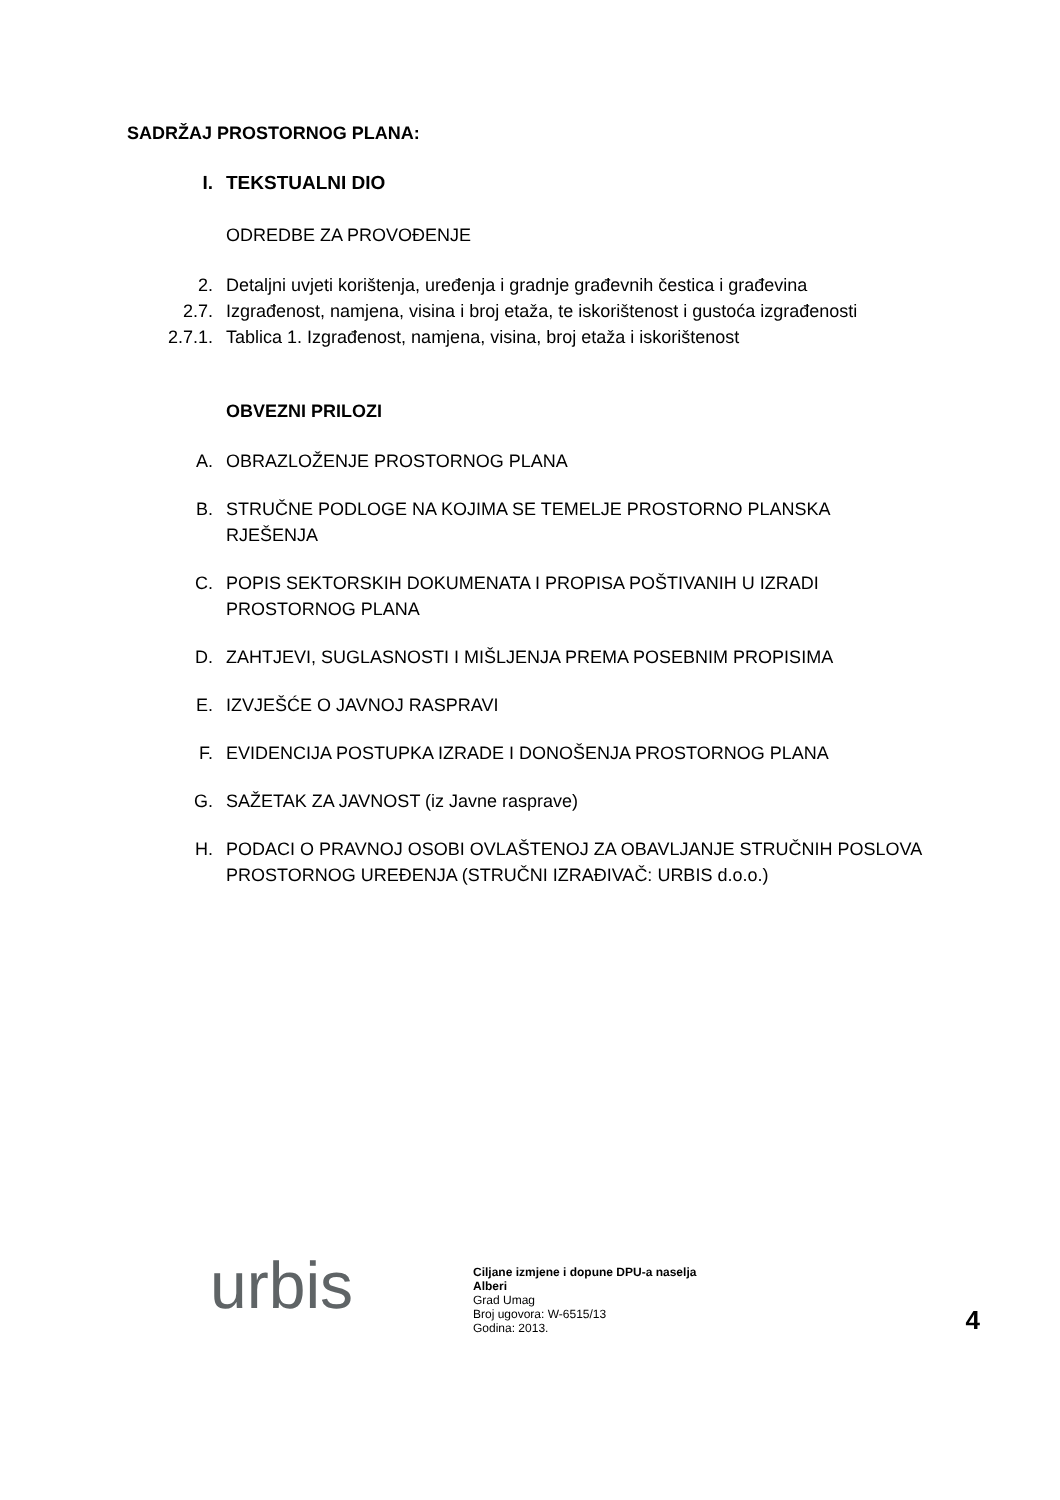SADRŽAJ PROSTORNOG PLANA:
I. TEKSTUALNI DIO
ODREDBE ZA PROVOĐENJE
2. Detaljni uvjeti korištenja, uređenja i gradnje građevnih čestica i građevina
2.7. Izgrađenost, namjena, visina i broj etaža, te iskorištenost i gustoća izgrađenosti
2.7.1. Tablica 1. Izgrađenost, namjena, visina, broj etaža i iskorištenost
OBVEZNI PRILOZI
A. OBRAZLOŽENJE PROSTORNOG PLANA
B. STRUČNE PODLOGE NA KOJIMA SE TEMELJE PROSTORNO PLANSKA RJEŠENJA
C. POPIS SEKTORSKIH DOKUMENATA I PROPISA POŠTIVANIH U IZRADI PROSTORNOG PLANA
D. ZAHTJEVI, SUGLASNOSTI I MIŠLJENJA PREMA POSEBNIM PROPISIMA
E. IZVJEŠĆE O JAVNOJ RASPRAVI
F. EVIDENCIJA POSTUPKA IZRADE I DONOŠENJA PROSTORNOG PLANA
G. SAŽETAK ZA JAVNOST (iz Javne rasprave)
H. PODACI O PRAVNOJ OSOBI OVLAŠTENOJ ZA OBAVLJANJE STRUČNIH POSLOVA PROSTORNOG UREĐENJA (STRUČNI IZRAĐIVAČ: URBIS d.o.o.)
urbis
Ciljane izmjene i dopune DPU-a naselja Alberi
Grad Umag
Broj ugovora: W-6515/13
Godina: 2013.
4